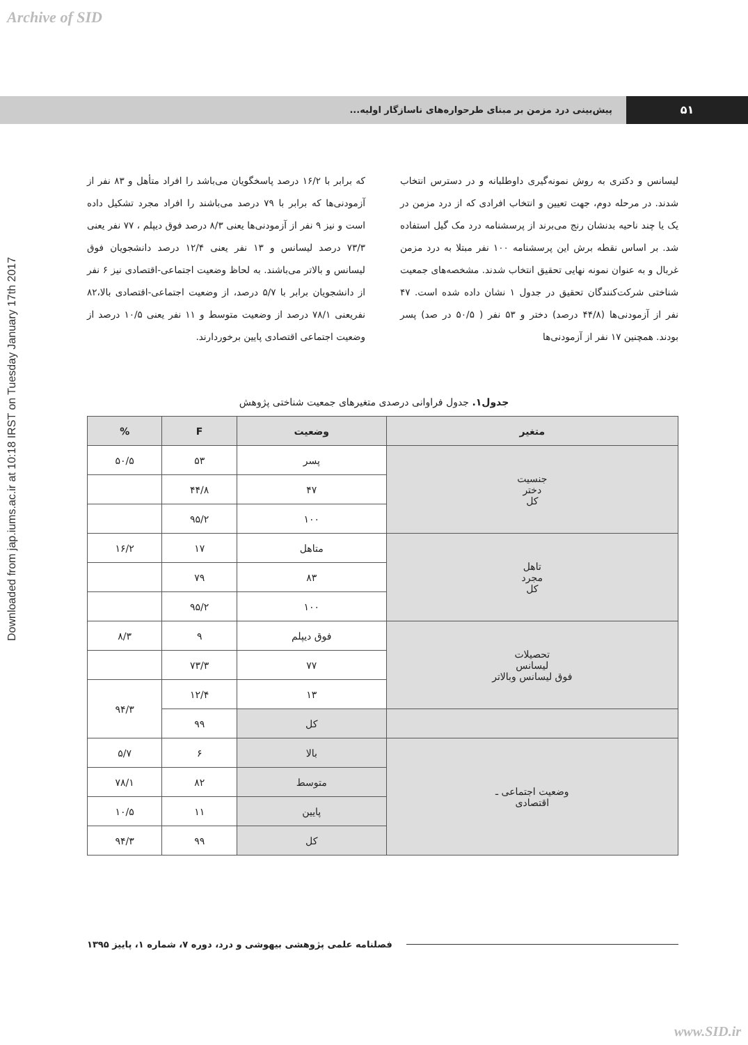Archive of SID
Downloaded from jap.iums.ac.ir at 10:18 IRST on Tuesday January 17th 2017
پیش‌بینی درد مزمن بر مبنای طرحواره‌های ناسازگار اولیه...
۵۱
لیسانس و دکتری به روش نمونه‌گیری داوطلبانه و در دسترس انتخاب شدند. در مرحله دوم، جهت تعیین و انتخاب افرادی که از درد مزمن در یک یا چند ناحیه بدنشان رنج می‌برند از پرسشنامه درد مک گیل استفاده شد. بر اساس نقطه برش این پرسشنامه ۱۰۰ نفر مبتلا به درد مزمن غربال و به عنوان نمونه نهایی تحقیق انتخاب شدند. مشخصه‌های جمعیت شناختی شرکت‌کنندگان تحقیق در جدول ۱ نشان داده شده است. ۴۷ نفر از آزمودنی‌ها (۴۴/۸ درصد) دختر و ۵۳ نفر ( ۵۰/۵ در صد) پسر بودند. همچنین ۱۷ نفر از آزمودنی‌ها
که برابر با ۱۶/۲ درصد پاسخگویان می‌باشد را افراد متأهل و ۸۳ نفر از آزمودنی‌ها که برابر با ۷۹ درصد می‌باشند را افراد مجرد تشکیل داده است و نیز ۹ نفر از آزمودنی‌ها یعنی ۸/۳ درصد فوق دیپلم ، ۷۷ نفر یعنی ۷۳/۳ درصد لیسانس و ۱۳ نفر یعنی ۱۲/۴ درصد دانشجویان فوق لیسانس و بالاتر می‌باشند. به لحاظ وضعیت اجتماعی-اقتصادی نیز ۶ نفر از دانشجویان برابر با ۵/۷ درصد، از وضعیت اجتماعی-اقتصادی بالا،۸۲ نفریعنی ۷۸/۱ درصد از وضعیت متوسط و ۱۱ نفر یعنی ۱۰/۵ درصد از وضعیت اجتماعی اقتصادی پایین برخوردارند.
جدول۱. جدول فراوانی درصدی متغیرهای جمعیت شناختی پژوهش
| متغیر | | وضعیت | F | % |
| --- | --- | --- | --- | --- |
| جنسیت دختر کل | | پسر | ۵۳ | ۵۰/۵ |
| | | ۴۷ | ۴۴/۸ | |
| | | ۱۰۰ | ۹۵/۲ | |
| تاهل مجرد کل | | متاهل | ۱۷ | ۱۶/۲ |
| | | ۸۳ | ۷۹ | |
| | | ۱۰۰ | ۹۵/۲ | |
| تحصیلات لیسانس فوق لیسانس وبالاتر | | فوق دیپلم | ۹ | ۸/۳ |
| | | ۷۷ | ۷۳/۳ | |
| | | ۱۳ | ۱۲/۴ | ۹۴/۳ |
| | کل | | ۹۹ | |
| وضعیت اجتماعی ـ اقتصادی | بالا | | ۶ | ۵/۷ |
| | متوسط | | ۸۲ | ۷۸/۱ |
| | پایین | | ۱۱ | ۱۰/۵ |
| | کل | | ۹۹ | ۹۴/۳ |
فصلنامه علمی پژوهشی بیهوشی و درد، دوره ۷، شماره ۱، پاییز ۱۳۹۵
www.SID.ir